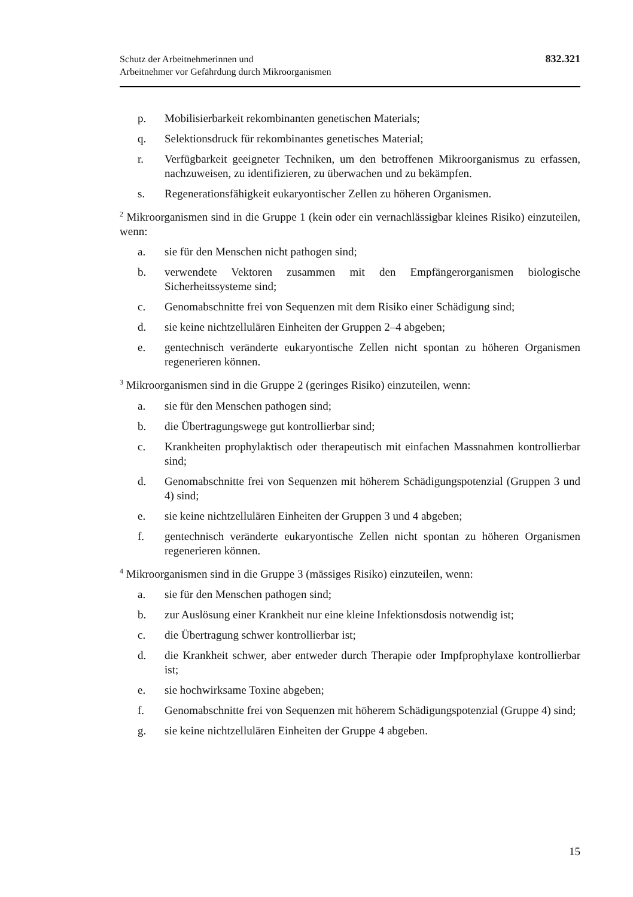Schutz der Arbeitnehmerinnen und
Arbeitnehmer vor Gefährdung durch Mikroorganismen
832.321
p. Mobilisierbarkeit rekombinanten genetischen Materials;
q. Selektionsdruck für rekombinantes genetisches Material;
r. Verfügbarkeit geeigneter Techniken, um den betroffenen Mikroorganismus zu erfassen, nachzuweisen, zu identifizieren, zu überwachen und zu bekämpfen.
s. Regenerationsfähigkeit eukaryontischer Zellen zu höheren Organismen.
<sup>2</sup> Mikroorganismen sind in die Gruppe 1 (kein oder ein vernachlässigbar kleines Risiko) einzuteilen, wenn:
a. sie für den Menschen nicht pathogen sind;
b. verwendete Vektoren zusammen mit den Empfängerorganismen biologische Sicherheitssysteme sind;
c. Genomabschnitte frei von Sequenzen mit dem Risiko einer Schädigung sind;
d. sie keine nichtzellulären Einheiten der Gruppen 2–4 abgeben;
e. gentechnisch veränderte eukaryontische Zellen nicht spontan zu höheren Organismen regenerieren können.
<sup>3</sup> Mikroorganismen sind in die Gruppe 2 (geringes Risiko) einzuteilen, wenn:
a. sie für den Menschen pathogen sind;
b. die Übertragungswege gut kontrollierbar sind;
c. Krankheiten prophylaktisch oder therapeutisch mit einfachen Massnahmen kontrollierbar sind;
d. Genomabschnitte frei von Sequenzen mit höherem Schädigungspotenzial (Gruppen 3 und 4) sind;
e. sie keine nichtzellulären Einheiten der Gruppen 3 und 4 abgeben;
f. gentechnisch veränderte eukaryontische Zellen nicht spontan zu höheren Organismen regenerieren können.
<sup>4</sup> Mikroorganismen sind in die Gruppe 3 (mässiges Risiko) einzuteilen, wenn:
a. sie für den Menschen pathogen sind;
b. zur Auslösung einer Krankheit nur eine kleine Infektionsdosis notwendig ist;
c. die Übertragung schwer kontrollierbar ist;
d. die Krankheit schwer, aber entweder durch Therapie oder Impfprophylaxe kontrollierbar ist;
e. sie hochwirksame Toxine abgeben;
f. Genomabschnitte frei von Sequenzen mit höherem Schädigungspotenzial (Gruppe 4) sind;
g. sie keine nichtzellulären Einheiten der Gruppe 4 abgeben.
15